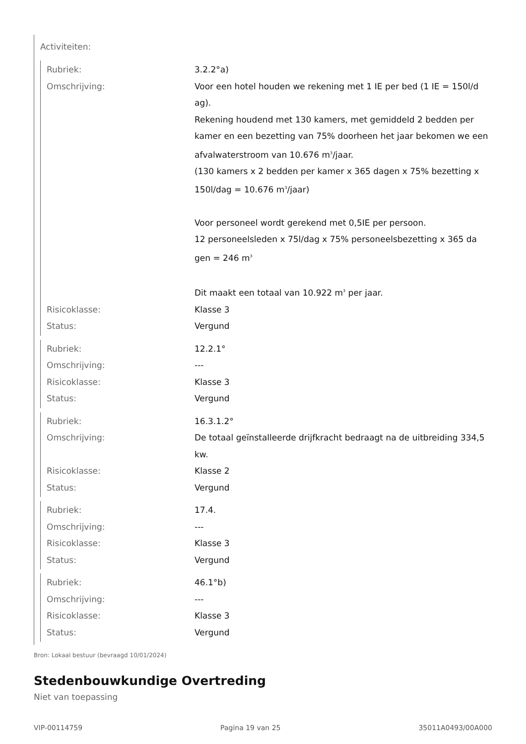Activiteiten:
| Rubriek: | 3.2.2°a) |
| Omschrijving: | Voor een hotel houden we rekening met 1 IE per bed (1 IE = 150l/d ag). Rekening houdend met 130 kamers, met gemiddeld 2 bedden per kamer en een bezetting van 75% doorheen het jaar bekomen we een afvalwaterstroom van 10.676 m<sup>3</sup>/jaar. (130 kamers x 2 bedden per kamer x 365 dagen x 75% bezetting x 150l/dag = 10.676 m<sup>3</sup>/jaar) Voor personeel wordt gerekend met 0,5IE per persoon. 12 personeelsleden x 75l/dag x 75% personeelsbezetting x 365 da gen = 246 m<sup>3</sup> Dit maakt een totaal van 10.922 m<sup>3</sup> per jaar. |
| Risicoklasse: | Klasse 3 |
| Status: | Vergund |
| Rubriek: | 12.2.1° |
| Omschrijving: | --- |
| Risicoklasse: | Klasse 3 |
| Status: | Vergund |
| Rubriek: | 16.3.1.2° |
| Omschrijving: | De totaal geïnstalleerde drijfkracht bedraagt na de uitbreiding 334,5 kw. |
| Risicoklasse: | Klasse 2 |
| Status: | Vergund |
| Rubriek: | 17.4. |
| Omschrijving: | --- |
| Risicoklasse: | Klasse 3 |
| Status: | Vergund |
| Rubriek: | 46.1°b) |
| Omschrijving: | --- |
| Risicoklasse: | Klasse 3 |
| Status: | Vergund |
Bron: Lokaal bestuur (bevraagd 10/01/2024)
Stedenbouwkundige Overtreding
Niet van toepassing
VIP-00114759 Pagina 19 van 25 35011A0493/00A000